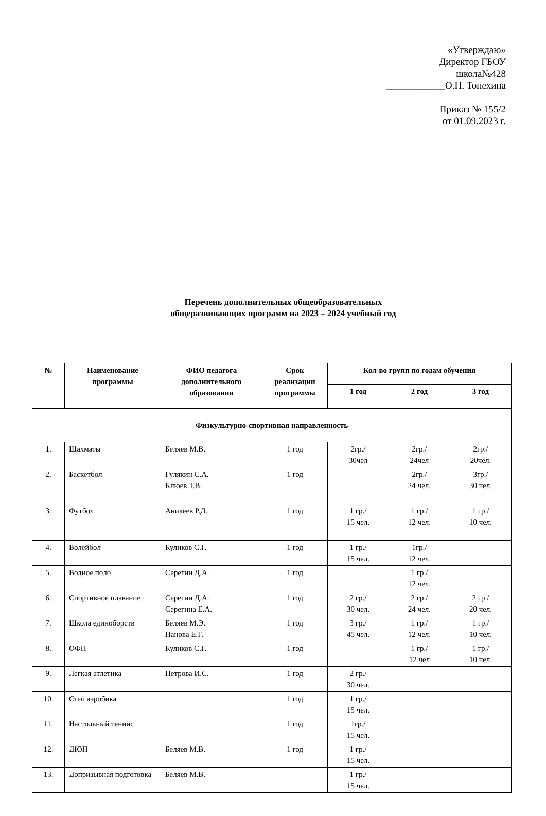«Утверждаю»
Директор ГБОУ
школа№428
____________О.Н. Топехина
Приказ № 155/2
от 01.09.2023 г.
Перечень дополнительных общеобразовательных
общеразвивающих программ на 2023 – 2024 учебный год
| № | Наименование программы | ФИО педагога дополнительного образования | Срок реализации программы | Кол-во групп по годам обучения | | |
| --- | --- | --- | --- | --- | --- | --- |
| | | | | 1 год | 2 год | 3 год |
| Физкультурно-спортивная направленность | | | | | | |
| 1. | Шахматы | Беляев М.В. | 1 год | 2гр./ 30чел | 2гр./ 24чел | 2гр./ 20чел. |
| 2. | Баскетбол | Гулякин С.А. Клюев Т.В. | 1 год | | 2гр./ 24 чел. | 3гр./ 30 чел. |
| 3. | Футбол | Аникеев Р.Д. | 1 год | 1 гр./ 15 чел. | 1 гр./ 12 чел. | 1 гр./ 10 чел. |
| 4. | Волейбол | Куликов С.Г. | 1 год | 1 гр./ 15 чел. | 1гр./ 12 чел. | |
| 5. | Водное поло | Серегин Д.А. | 1 год | | 1 гр./ 12 чел. | |
| 6. | Спортивное плавание | Серегин Д.А. Серегина Е.А. | 1 год | 2 гр./ 30 чел. | 2 гр./ 24 чел. | 2 гр./ 20 чел. |
| 7. | Школа единоборств | Беляев М.Э. Панова Е.Г. | 1 год | 3 гр./ 45 чел. | 1 гр./ 12 чел. | 1 гр./ 10 чел. |
| 8. | ОФП | Куликов С.Г. | 1 год | | 1 гр./ 12 чел | 1 гр./ 10 чел. |
| 9. | Легкая атлетика | Петрова И.С. | 1 год | 2 гр./ 30 чел. | | |
| 10. | Степ аэробика | | 1 год | 1 гр./ 15 чел. | | |
| 11. | Настольный теннис | | 1 год | 1гр./ 15 чел. | | |
| 12. | ДЮП | Беляев М.В. | 1 год | 1 гр./ 15 чел. | | |
| 13. | Допризывная подготовка | Беляев М.В. | | 1 гр./ 15 чел. | | |